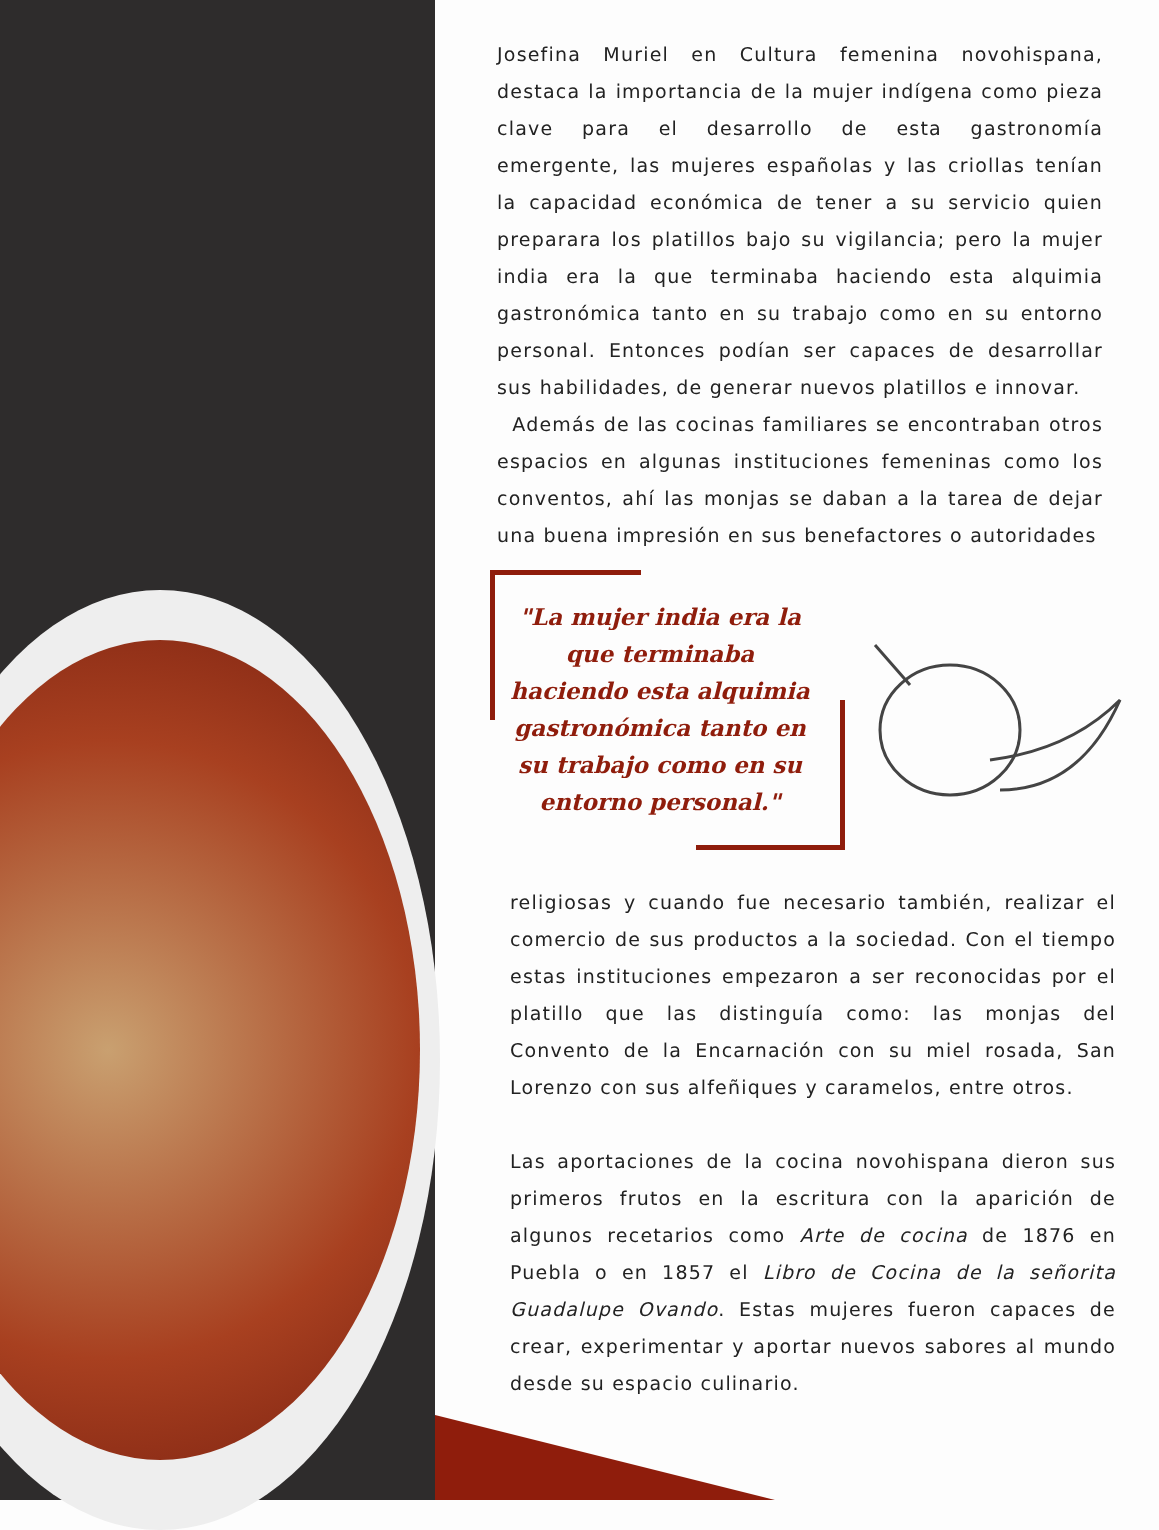Josefina Muriel en Cultura femenina novohispana, destaca la importancia de la mujer indígena como pieza clave para el desarrollo de esta gastronomía emergente, las mujeres españolas y las criollas tenían la capacidad económica de tener a su servicio quien preparara los platillos bajo su vigilancia; pero la mujer india era la que terminaba haciendo esta alquimia gastronómica tanto en su trabajo como en su entorno personal. Entonces podían ser capaces de desarrollar sus habilidades, de generar nuevos platillos e innovar.
Además de las cocinas familiares se encontraban otros espacios en algunas instituciones femeninas como los conventos, ahí las monjas se daban a la tarea de dejar una buena impresión en sus benefactores o autoridades
"La mujer india era la que terminaba haciendo esta alquimia gastronómica tanto en su trabajo como en su entorno personal."
religiosas y cuando fue necesario también, realizar el comercio de sus productos a la sociedad. Con el tiempo estas instituciones empezaron a ser reconocidas por el platillo que las distinguía como: las monjas del Convento de la Encarnación con su miel rosada, San Lorenzo con sus alfeñiques y caramelos, entre otros.
Las aportaciones de la cocina novohispana dieron sus primeros frutos en la escritura con la aparición de algunos recetarios como Arte de cocina de 1876 en Puebla o en 1857 el Libro de Cocina de la señorita Guadalupe Ovando. Estas mujeres fueron capaces de crear, experimentar y aportar nuevos sabores al mundo desde su espacio culinario.